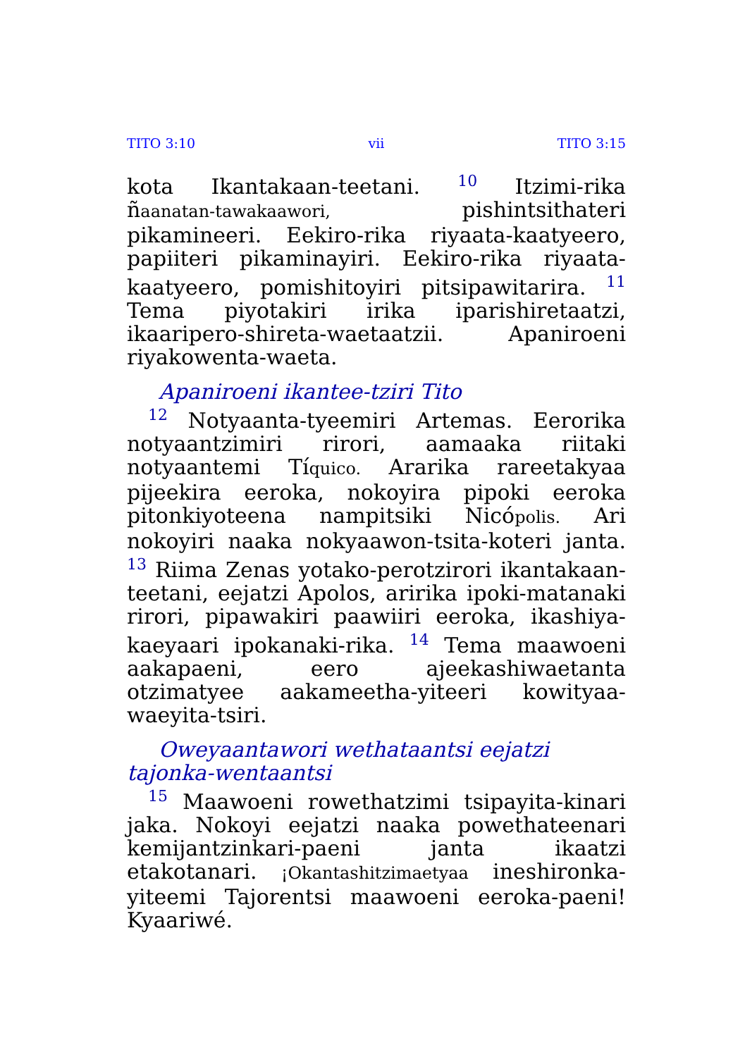TITO 3:10 vii TITO 3:15
kota Ikantakaan-teetani. <sup>10</sup> Itzimi-rika ñaanatan-tawakaawori, pishintsithateri pikamineeri. Eekiro-rika riyaata-kaatyeero, papiiteri pikaminayiri. Eekiro-rika riyaata-kaatyeero, pomishitoyiri pitsipawitarira. <sup>11</sup> Tema piyotakiri irika iparishiretaatzi, ikaaripero-shireta-waetaatzii. Apaniroeni riyakowenta-waeta.
Apaniroeni ikantee-tziri Tito
<sup>12</sup> Notyaanta-tyeemiri Artemas. Eerorika notyaantzimiri rirori, aamaaka riitaki notyaantemi Tíquico. Ararika rareetakyaa pijeekira eeroka, nokoyira pipoki eeroka pitonkiyoteena nampitsiki Nicópolis. Ari nokoyiri naaka nokyaawon-tsita-koteri janta. <sup>13</sup> Riima Zenas yotako-perotzirori ikantakaan-teetani, eejatzi Apolos, aririka ipoki-matanaki rirori, pipawakiri paawiiri eeroka, ikashiya-kaeyaari ipokanaki-rika. <sup>14</sup> Tema maawoeni aakapaeni, eero ajeekashiwaetanta otzimatyee aakameetha-yiteeri kowityaa-waeyita-tsiri.
Oweyaantawori wethataantsi eejatzi tajonka-wentaantsi
<sup>15</sup> Maawoeni rowethatzimi tsipayita-kinari jaka. Nokoyi eejatzi naaka powethateenari kemijantzinkari-paeni janta ikaatzi etakotanari. ¡Okantashitzimaetyaa ineshironka-yiteemi Tajorentsi maawoeni eeroka-paeni! Kyaariwé.